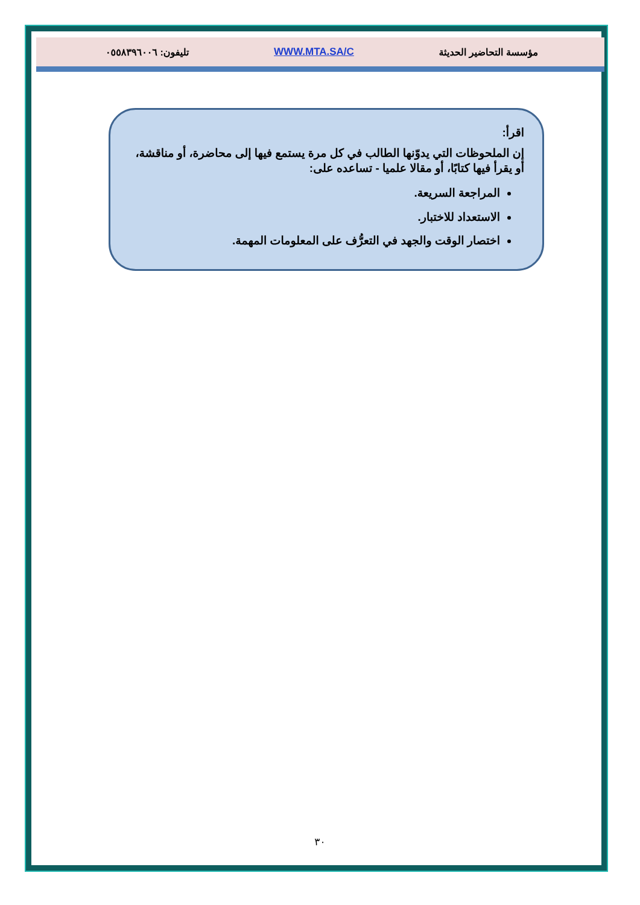مؤسسة التحاضير الحديثة WWW.MTA.SA/C تليفون: ٠٥٥٨٣٩٦٠٠٦
اقرأ:
إن الملحوظات التي يدوّنها الطالب في كل مرة يستمع فيها إلى محاضرة، أو مناقشة، أو يقرأ فيها كتابًا، أو مقالا علميا - تساعده على:
المراجعة السريعة.
الاستعداد للاختبار.
اختصار الوقت والجهد في التعرُّف على المعلومات المهمة.
٣٠